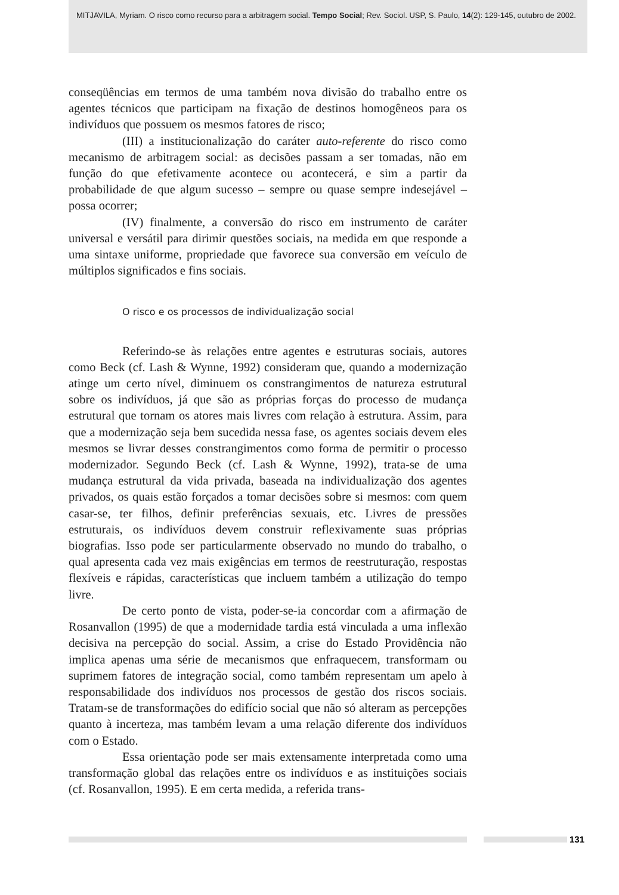MITJAVILA, Myriam. O risco como recurso para a arbitragem social. Tempo Social; Rev. Sociol. USP, S. Paulo, 14(2): 129-145, outubro de 2002.
conseqüências em termos de uma também nova divisão do trabalho entre os agentes técnicos que participam na fixação de destinos homogêneos para os indivíduos que possuem os mesmos fatores de risco;
(III) a institucionalização do caráter auto-referente do risco como mecanismo de arbitragem social: as decisões passam a ser tomadas, não em função do que efetivamente acontece ou acontecerá, e sim a partir da probabilidade de que algum sucesso – sempre ou quase sempre indesejável – possa ocorrer;
(IV) finalmente, a conversão do risco em instrumento de caráter universal e versátil para dirimir questões sociais, na medida em que responde a uma sintaxe uniforme, propriedade que favorece sua conversão em veículo de múltiplos significados e fins sociais.
O risco e os processos de individualização social
Referindo-se às relações entre agentes e estruturas sociais, autores como Beck (cf. Lash & Wynne, 1992) consideram que, quando a modernização atinge um certo nível, diminuem os constrangimentos de natureza estrutural sobre os indivíduos, já que são as próprias forças do processo de mudança estrutural que tornam os atores mais livres com relação à estrutura. Assim, para que a modernização seja bem sucedida nessa fase, os agentes sociais devem eles mesmos se livrar desses constrangimentos como forma de permitir o processo modernizador. Segundo Beck (cf. Lash & Wynne, 1992), trata-se de uma mudança estrutural da vida privada, baseada na individualização dos agentes privados, os quais estão forçados a tomar decisões sobre si mesmos: com quem casar-se, ter filhos, definir preferências sexuais, etc. Livres de pressões estruturais, os indivíduos devem construir reflexivamente suas próprias biografias. Isso pode ser particularmente observado no mundo do trabalho, o qual apresenta cada vez mais exigências em termos de reestruturação, respostas flexíveis e rápidas, características que incluem também a utilização do tempo livre.
De certo ponto de vista, poder-se-ia concordar com a afirmação de Rosanvallon (1995) de que a modernidade tardia está vinculada a uma inflexão decisiva na percepção do social. Assim, a crise do Estado Providência não implica apenas uma série de mecanismos que enfraquecem, transformam ou suprimem fatores de integração social, como também representam um apelo à responsabilidade dos indivíduos nos processos de gestão dos riscos sociais. Tratam-se de transformações do edifício social que não só alteram as percepções quanto à incerteza, mas também levam a uma relação diferente dos indivíduos com o Estado.
Essa orientação pode ser mais extensamente interpretada como uma transformação global das relações entre os indivíduos e as instituições sociais (cf. Rosanvallon, 1995). E em certa medida, a referida trans-
131